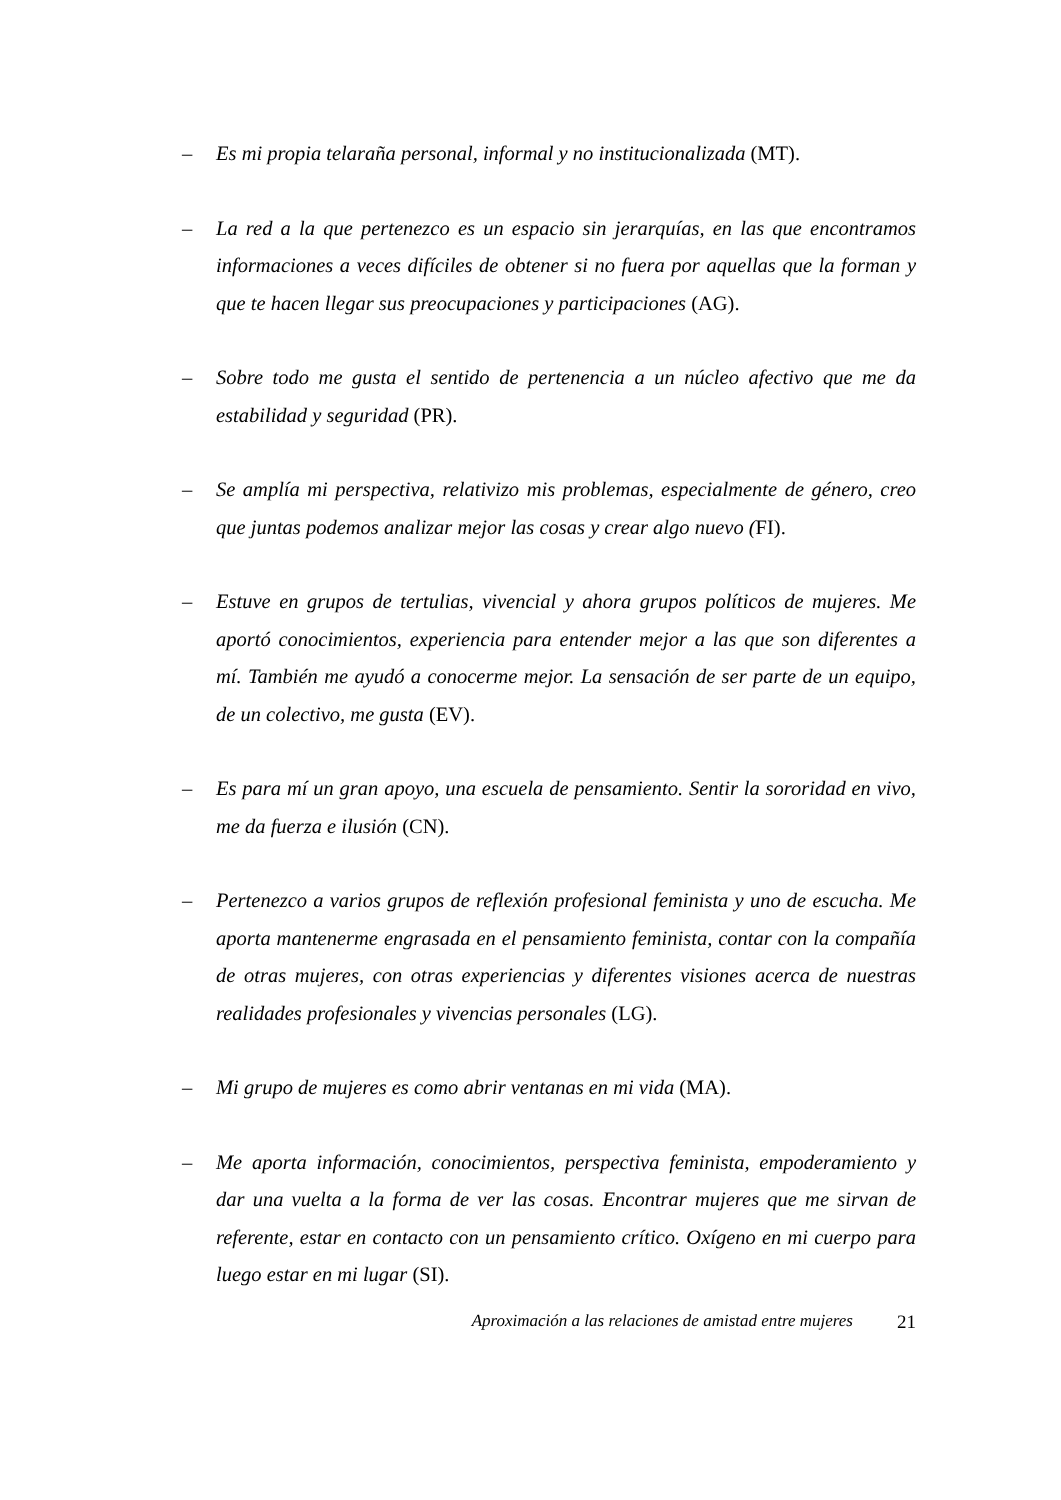– Es mi propia telaraña personal, informal y no institucionalizada (MT).
– La red a la que pertenezco es un espacio sin jerarquías, en las que encontramos informaciones a veces difíciles de obtener si no fuera por aquellas que la forman y que te hacen llegar sus preocupaciones y participaciones (AG).
– Sobre todo me gusta el sentido de pertenencia a un núcleo afectivo que me da estabilidad y seguridad (PR).
– Se amplía mi perspectiva, relativizo mis problemas, especialmente de género, creo que juntas podemos analizar mejor las cosas y crear algo nuevo (FI).
– Estuve en grupos de tertulias, vivencial y ahora grupos políticos de mujeres. Me aportó conocimientos, experiencia para entender mejor a las que son diferentes a mí. También me ayudó a conocerme mejor. La sensación de ser parte de un equipo, de un colectivo, me gusta (EV).
– Es para mí un gran apoyo, una escuela de pensamiento. Sentir la sororidad en vivo, me da fuerza e ilusión (CN).
– Pertenezco a varios grupos de reflexión profesional feminista y uno de escucha. Me aporta mantenerme engrasada en el pensamiento feminista, contar con la compañía de otras mujeres, con otras experiencias y diferentes visiones acerca de nuestras realidades profesionales y vivencias personales (LG).
– Mi grupo de mujeres es como abrir ventanas en mi vida (MA).
– Me aporta información, conocimientos, perspectiva feminista, empoderamiento y dar una vuelta a la forma de ver las cosas. Encontrar mujeres que me sirvan de referente, estar en contacto con un pensamiento crítico. Oxígeno en mi cuerpo para luego estar en mi lugar (SI).
Aproximación a las relaciones de amistad entre mujeres 21